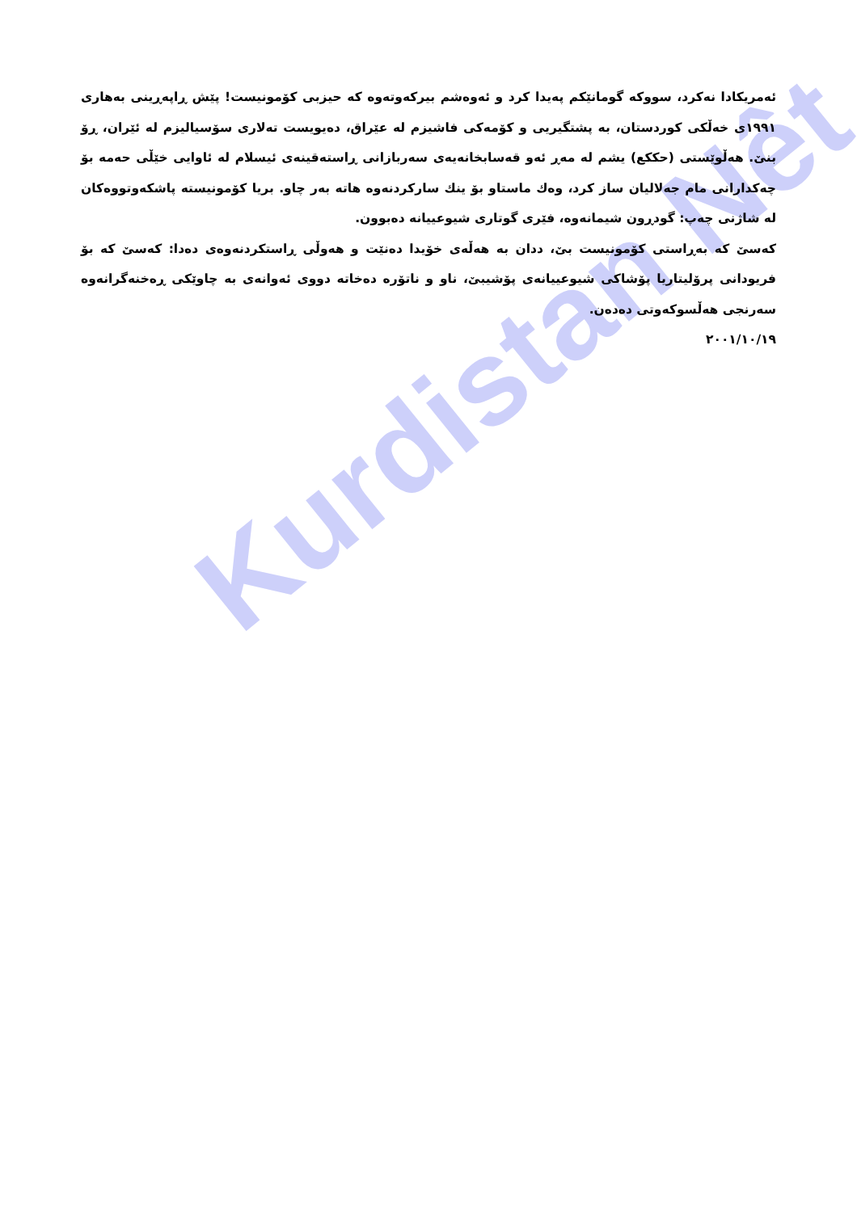Kurdistan Nêt
ئەمریکادا نەکرد، سووکە گومانێکم پەیدا کرد و ئەوەشم بیرکەوتەوە کە حیزبی کۆمونیست! پێش ڕاپەڕینی بەهاری ١٩٩١ی خەڵکی کوردستان، بە پشتگیریی و کۆمەکی فاشیزم لە عێراق، دەیویست تەلاری سۆسیالیزم لە ئێران، ڕۆ بنێ. هەڵوێستی (حککع) یشم لە مەڕ ئەو قەسابخانەیەی سەربازانی ڕاستەقینەی ئیسلام لە ئاوایی خێڵی حەمە بۆ چەکدارانی مام جەلالیان ساز کرد، وەك ماستاو بۆ ینك سارکردنەوە هاتە بەر چاو. بریا کۆمونیستە پاشکەوتووەکان لە شاژنی چەپ: گودڕون شیمانەوە، فێری گوتاری شیوعییانە دەبوون.
کەسێ کە بەڕاستی کۆمونیست بێ، ددان بە هەڵەی خۆیدا دەنێت و هەوڵی ڕاستکردنەوەی دەدا: کەسێ کە بۆ فریودانی پرۆلیتاریا پۆشاکی شیوعییانەی پۆشیبێ، ناو و ناتۆرە دەخاتە دووی ئەوانەی بە چاوێکی ڕەخنەگرانەوە سەرنجی هەڵسوکەوتی دەدەن.
٢٠٠١/١٠/١٩